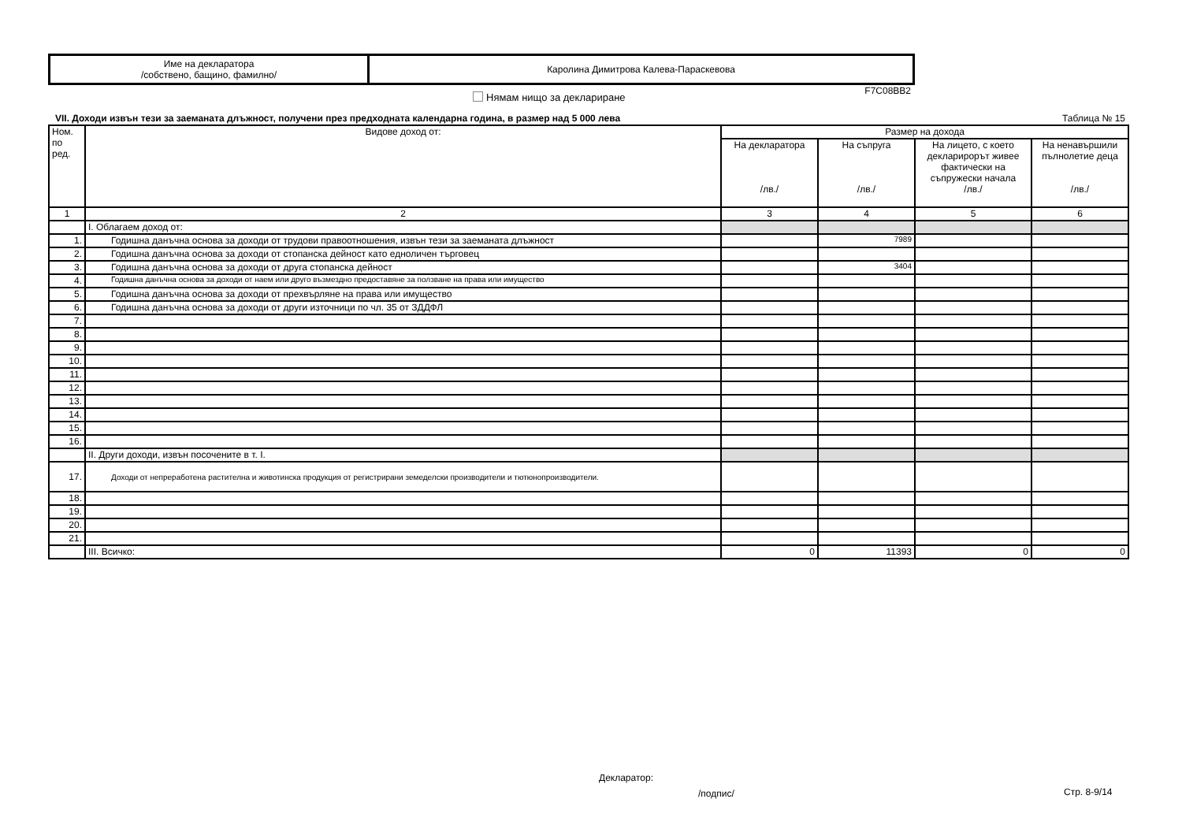| Име на декларатора /собствено, бащино, фамилно/ | Каролина Димитрова Калева-Параскевова |
F7C08BB2
Нямам нищо за деклариране
VII. Доходи извън тези за заеманата длъжност, получени през предходната календарна година, в размер над 5 000 лева
Таблица № 15
| Ном. по ред. | Видове доход от: | Размер на дохода | | | |
| --- | --- | --- | --- | --- | --- |
| | | На декларатора /лв./ | На съпруга /лв./ | На лицето, с което декларирорът живее фактически на съпружески начала /лв./ | На ненавършили пълнолетие деца /лв./ |
| 1 | 2 | 3 | 4 | 5 | 6 |
| | I. Облагаем доход от: | | | | |
| 1. | Годишна данъчна основа за доходи от трудови правоотношения, извън тези за заеманата длъжност | | 7989 | | |
| 2. | Годишна данъчна основа за доходи от стопанска дейност като едноличен търговец | | | | |
| 3. | Годишна данъчна основа за доходи от друга стопанска дейност | | 3404 | | |
| 4. | Годишна данъчна основа за доходи от наем или друго възмездно предоставяне за ползване на права или имущество | | | | |
| 5. | Годишна данъчна основа за доходи от прехвърляне на права или имущество | | | | |
| 6. | Годишна данъчна основа за доходи от други източници по чл. 35 от ЗДДФЛ | | | | |
| 7. | | | | | |
| 8. | | | | | |
| 9. | | | | | |
| 10. | | | | | |
| 11. | | | | | |
| 12. | | | | | |
| 13. | | | | | |
| 14. | | | | | |
| 15. | | | | | |
| 16. | | | | | |
| | II. Други доходи, извън посочените в т. I. | | | | |
| 17. | Доходи от непреработена растителна и животинска продукция от регистрирани земеделски производители и тютюнопроизводители. | | | | |
| 18. | | | | | |
| 19. | | | | | |
| 20. | | | | | |
| 21. | | | | | |
| | III. Всичко: | 0 | 11393 | 0 | 0 |
Декларатор:
/подпис/ Стр. 8-9/14